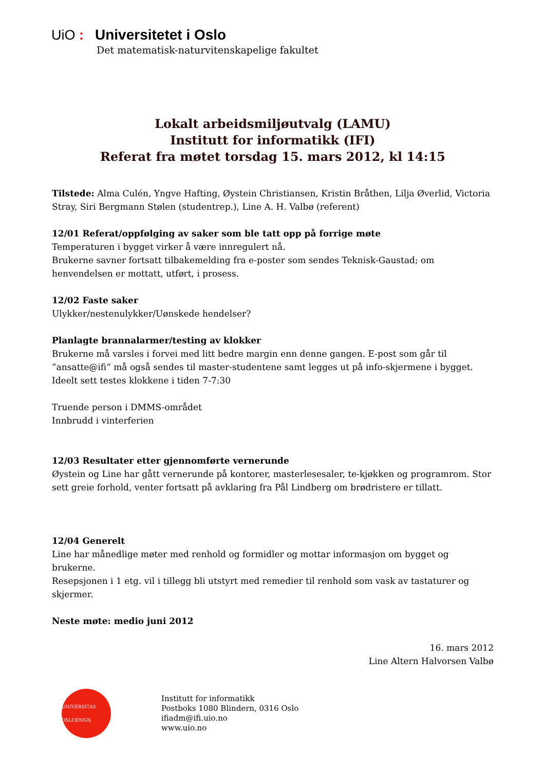UiO : Universitetet i Oslo
Det matematisk-naturvitenskapelige fakultet
Lokalt arbeidsmiljøutvalg (LAMU)
Institutt for informatikk (IFI)
Referat fra møtet torsdag 15. mars 2012, kl 14:15
Tilstede: Alma Culén, Yngve Hafting, Øystein Christiansen, Kristin Bråthen, Lilja Øverlid, Victoria Stray, Siri Bergmann Stølen (studentrep.), Line A. H. Valbø (referent)
12/01 Referat/oppfølging av saker som ble tatt opp på forrige møte
Temperaturen i bygget virker å være innregulert nå.
Brukerne savner fortsatt tilbakemelding fra e-poster som sendes Teknisk-Gaustad; om henvendelsen er mottatt, utført, i prosess.
12/02 Faste saker
Ulykker/nestenulykker/Uønskede hendelser?
Planlagte brannalarmer/testing av klokker
Brukerne må varsles i forvei med litt bedre margin enn denne gangen. E-post som går til ”ansatte@ifi” må også sendes til master-studentene samt legges ut på info-skjermene i bygget.
Ideelt sett testes klokkene i tiden 7-7:30
Truende person i DMMS-området
Innbrudd i vinterferien
12/03 Resultater etter gjennomførte vernerunde
Øystein og Line har gått vernerunde på kontorer, masterlesesaler, te-kjøkken og programrom. Stor sett greie forhold, venter fortsatt på avklaring fra Pål Lindberg om brødristere er tillatt.
12/04 Generelt
Line har månedlige møter med renhold og formidler og mottar informasjon om bygget og brukerne.
Resepsjonen i 1 etg. vil i tillegg bli utstyrt med remedier til renhold som vask av tastaturer og skjermer.
Neste møte: medio juni 2012
16. mars 2012
Line Altern Halvorsen Valbø
UNIVERSITAS OSLOENSIS
Institutt for informatikk
Postboks 1080 Blindern, 0316 Oslo
ifiadm@ifi.uio.no
www.uio.no